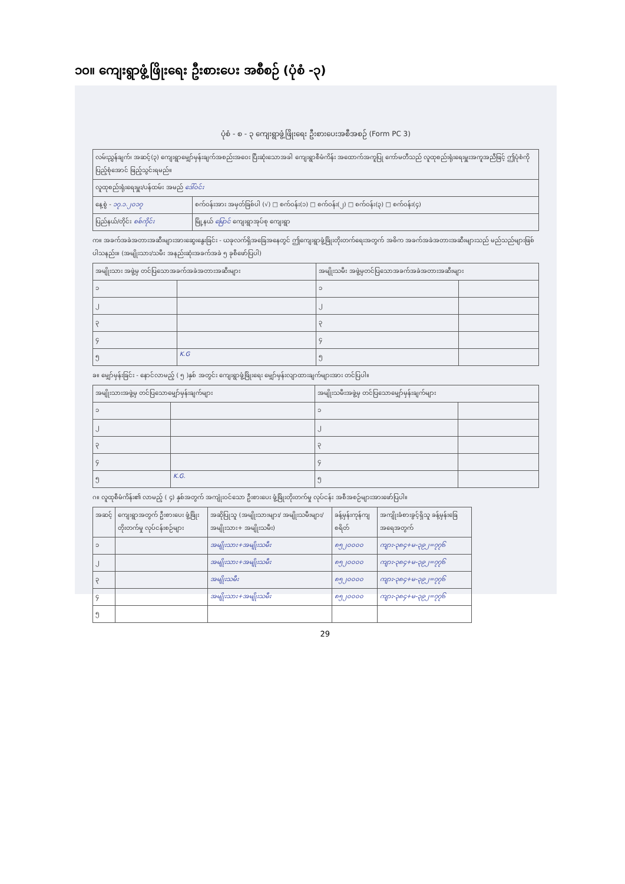၁၀။ ကျေးရွာဖွံ့ဖြိုးရေး ဦးစားပေး အစီစဉ် (ပုံစံ -၃)
ပုံစံ - စ - ၃ ကျေးရွာဖွံ့ဖြိုးရေး ဦးစားပေးအစီအစဉ် (Form PC 3)
| လမ်းညွှန်ချက်၊ အဆင့်(၃) ကျေးရွာမျှော်မှန်းချက်အစည်းအဝေး ပြီးဆုံးသောအခါ ကျေးရွာစီမံကိန်း အထောက်အကူပြု ကော်မတီသည် လူထုစည်းရုံးရေးမှူးအကူအညီဖြင့် ဤပုံစံကိုပြည့်စုံအောင် ဖြည့်သွင်းရမည်။ | |
| လူထုစည်းရုံးရေးမှူး/ပန်ထမ်း အမည် ဒေါ်ဝင်း | |
| နေ့စွဲ - ၁၇.၁.၂၀၁၇ | စက်ဝန်းအား အမှတ်ခြစ်ပါ (√) □ စက်ဝန်း(၁) □ စက်ဝန်း(၂) □ စက်ဝန်း(၃) □ စက်ဝန်း(၄) |
| ပြည်နယ်/တိုင်း စစ်ကိုင်း | မြို့နယ် မြောင် ကျေးရွာအုပ်စု ကျေးရွာ |
က။ အခက်အခဲအတားအဆီးများအားဆွေးနွေးခြင်း - ယခုလက်ရှိအခြေအနေတွင် ဤကျေးရွာဖွံ့ဖြိုးတိုးတက်ရေးအတွက် အဓိက အခက်အခဲအတားအဆီးများသည် မည်သည်များဖြစ်ပါသနည်း။ (အမျိုးသား/သမီး အနည်းဆုံးအခက်အခဲ ၅ ခုစီဖော်ပြပါ)
| အမျိုးသား အဖွဲ့မှ တင်ပြသောအခက်အခဲအတားအဆီးများ | | အမျိုးသမီး အဖွဲ့မှတင်ပြသောအခက်အခဲအတားအဆီးများ | |
| --- | --- | --- | --- |
| ၁ | | ၁ | |
| ၂ | | ၂ | |
| ၃ | | ၃ | |
| ၄ | | ၄ | |
| ၅ | K.G | ၅ | |
ခ။ မျှော်မှန်းခြင်း - နောင်လာမည့် ( ၅ )နှစ် အတွင်း ကျေးရွာဖွံ့ဖြိုးရေး မျှော်မှန်းလျာထားချက်များအား တင်ပြပါ။
| အမျိုးသားအဖွဲ့မှ တင်ပြသောမျှော်မှန်းချက်များ | | အမျိုးသမီးအဖွဲ့မှ တင်ပြသောမျှော်မှန်းချက်များ | |
| --- | --- | --- | --- |
| ၁ | | ၁ | |
| ၂ | | ၂ | |
| ၃ | | ၃ | |
| ၄ | | ၄ | |
| ၅ | K.G. | ၅ | |
ဂ။ လူထုစီမံကိန်း၏ လာမည့် ( ၄) နှစ်အတွက် အကျုံးဝင်သော ဦးစားပေး ဖွံ့ဖြိုးတိုးတက်မှု လုပ်ငန်း အစီအစဉ်များအားဖော်ပြပါ။
| အဆင့် | ကျေးရွာအတွက် ဦးစားပေး ဖွံ့ဖြိုးတိုးတက်မှု လုပ်ငန်းစဉ်များ | အဆိုပြုသူ (အမျိုးသားများ/ အမျိုးသမီးများ/အမျိုးသား+ အမျိုးသမီး) | ခန့်မှန်းကုန်ကျ စရိတ် | အကျိုးခံစားခွင့်ရှိသူ ခန့်မှန်းခြေ အရေအတွက် |
| --- | --- | --- | --- | --- |
| ၁ | | အမျိုးသား+အမျိုးသမီး | ၈၅၂၀၀၀၀ | ကျား-၃၈၄+မ-၃၉၂=၇၇၆ |
| ၂ | | အမျိုးသား+အမျိုးသမီး | ၈၅၂၀၀၀၀ | ကျား-၃၈၄+မ-၃၉၂=၇၇၆ |
| ၃ | | အမျိုးသမီး | ၈၅၂၀၀၀၀ | ကျား-၃၈၄+မ-၃၉၂=၇၇၆ |
| ၄ | | အမျိုးသား+အမျိုးသမီး | ၈၅၂၀၀၀၀ | ကျား-၃၈၄+မ-၃၉၂=၇၇၆ |
| ၅ | | | | |
29